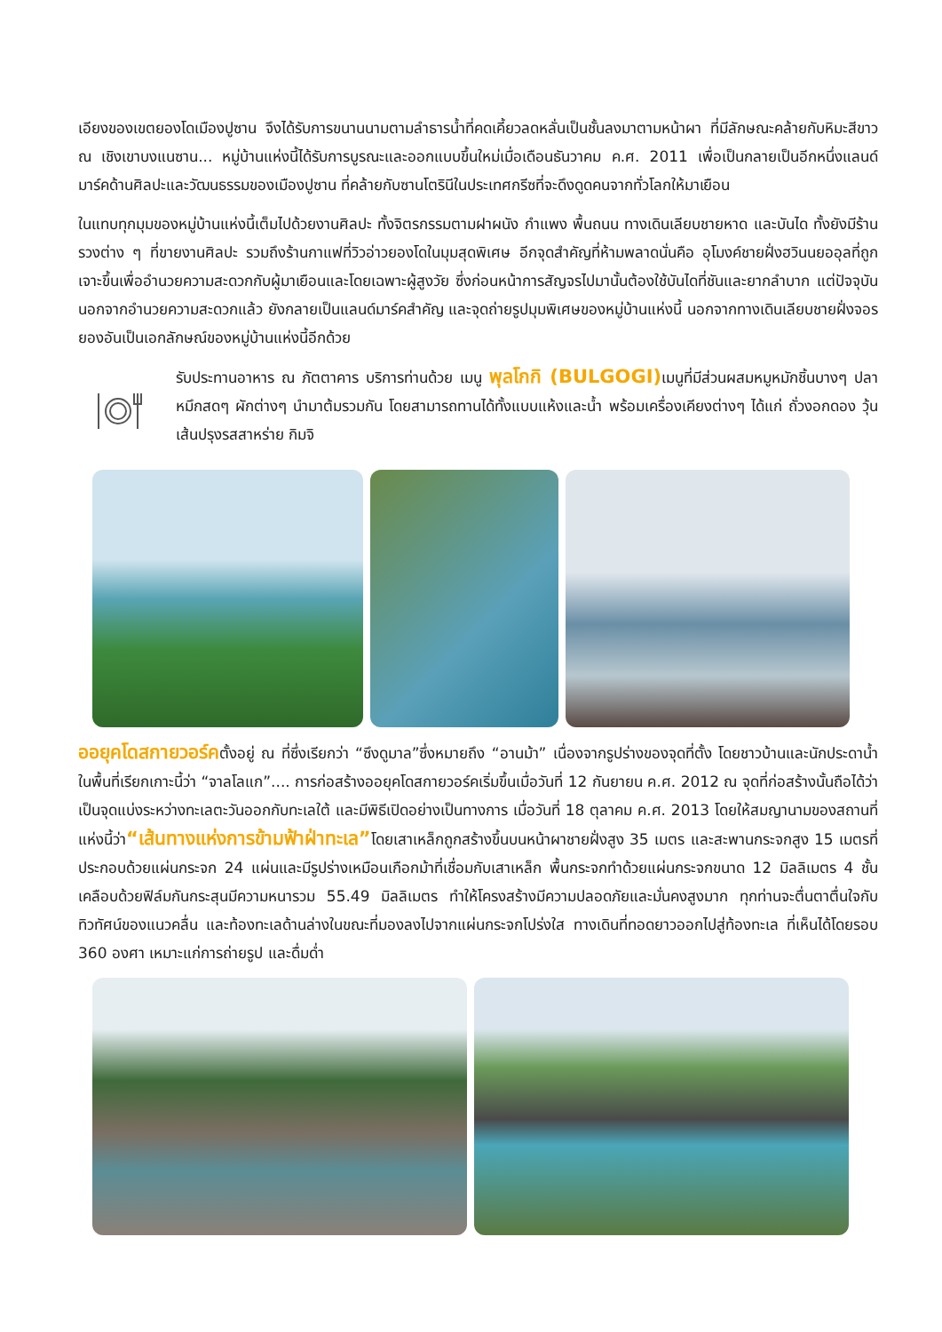เอียงของเขตยองโดเมืองปูซาน จึงได้รับการขนานนามตามลำธารน้ำที่คดเคี้ยวลดหลั่นเป็นชั้นลงมาตามหน้าผา ที่มีลักษณะคล้ายกับหิมะสีขาว ณ เชิงเขาบงแนซาน... หมู่บ้านแห่งนี้ได้รับการบูรณะและออกแบบขึ้นใหม่เมื่อเดือนธันวาคม ค.ศ. 2011 เพื่อเป็นกลายเป็นอีกหนึ่งแลนด์มาร์คด้านศิลปะและวัฒนธรรมของเมืองปูซาน ที่คล้ายกับซานโตรินีในประเทศกรีซที่จะดึงดูดคนจากทั่วโลกให้มาเยือน
ในแทบทุกมุมของหมู่บ้านแห่งนี้เต็มไปด้วยงานศิลปะ ทั้งจิตรกรรมตามฝาผนัง กำแพง พื้นถนน ทางเดินเลียบชายหาด และบันได ทั้งยังมีร้านรวงต่าง ๆ ที่ขายงานศิลปะ รวมถึงร้านกาแฟที่วิวอ่าวยองโดในมุมสุดพิเศษ อีกจุดสำคัญที่ห้ามพลาดนั่นคือ อุโมงค์ชายฝั่งฮวินนยออุลที่ถูกเจาะขึ้นเพื่ออำนวยความสะดวกกับผู้มาเยือนและโดยเฉพาะผู้สูงวัย ซึ่งก่อนหน้าการสัญจรไปมานั้นต้องใช้บันไดที่ชันและยากลำบาก แต่ปัจจุบันนอกจากอำนวยความสะดวกแล้ว ยังกลายเป็นแลนด์มาร์คสำคัญ และจุดถ่ายรูปมุมพิเศษของหมู่บ้านแห่งนี้ นอกจากทางเดินเลียบชายฝั่งจอรยองอันเป็นเอกลักษณ์ของหมู่บ้านแห่งนี้อีกด้วย
รับประทานอาหาร ณ ภัตตาคาร บริการท่านด้วย เมนู พุลโกกิ (BULGOGI) เมนูที่มีส่วนผสมหมูหมักชิ้นบางๆ ปลาหมึกสดๆ ผักต่างๆ นำมาต้มรวมกัน โดยสามารถทานได้ทั้งแบบแห้งและน้ำ พร้อมเครื่องเคียงต่างๆ ได้แก่ ถั่วงอกดอง วุ้นเส้นปรุงรสสาหร่าย กิมจิ
ออยุคโดสกายวอร์คตั้งอยู่ ณ ที่ซึ่งเรียกว่า “ซึงดูมาล”ซึ่งหมายถึง “อานม้า” เนื่องจากรูปร่างของจุดที่ตั้ง โดยชาวบ้านและนักประดาน้ำในพื้นที่เรียกเกาะนี้ว่า “จาลโลแก”.... การก่อสร้างออยุคโดสกายวอร์คเริ่มขึ้นเมื่อวันที่ 12 กันยายน ค.ศ. 2012 ณ จุดที่ก่อสร้างนั้นถือได้ว่าเป็นจุดแบ่งระหว่างทะเลตะวันออกกับทะเลใต้ และมีพิธีเปิดอย่างเป็นทางการ เมื่อวันที่ 18 ตุลาคม ค.ศ. 2013 โดยให้สมญานามของสถานที่แห่งนี้ว่า“เส้นทางแห่งการข้ามฟ้าฝ่าทะเล”โดยเสาเหล็กถูกสร้างขึ้นบนหน้าผาชายฝั่งสูง 35 เมตร และสะพานกระจกสูง 15 เมตรที่ประกอบด้วยแผ่นกระจก 24 แผ่นและมีรูปร่างเหมือนเกือกม้าที่เชื่อมกับเสาเหล็ก พื้นกระจกทำด้วยแผ่นกระจกขนาด 12 มิลลิเมตร 4 ชั้น เคลือบด้วยฟิล์มกันกระสุนมีความหนารวม 55.49 มิลลิเมตร ทำให้โครงสร้างมีความปลอดภัยและมั่นคงสูงมาก ทุกท่านจะตื่นตาตื่นใจกับทิวทัศน์ของแนวคลื่น และท้องทะเลด้านล่างในขณะที่มองลงไปจากแผ่นกระจกโปร่งใส ทางเดินที่ทอดยาวออกไปสู่ท้องทะเล ที่เห็นได้โดยรอบ 360 องศา เหมาะแก่การถ่ายรูป และดื่มด่ำ